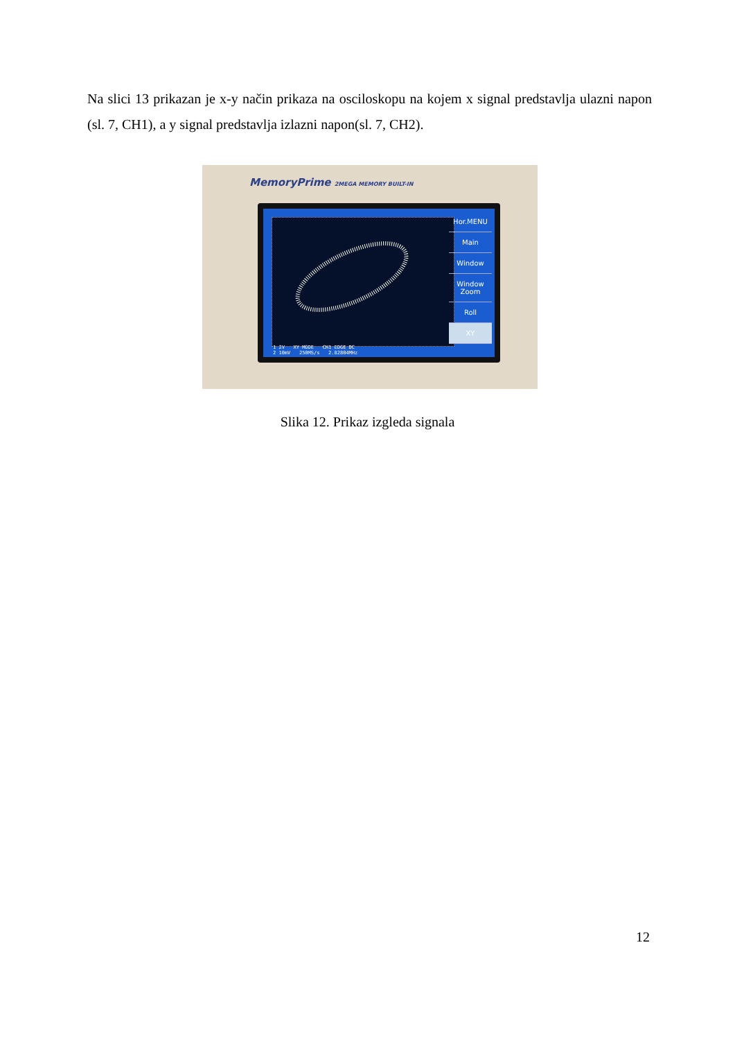Na slici 13 prikazan je x-y način prikaza na osciloskopu na kojem x signal predstavlja ulazni napon (sl. 7, CH1), a y signal predstavlja izlazni napon(sl. 7, CH2).
MemoryPrime 2MEGA MEMORY BUILT-IN
Hor.MENU
Main
Window
Window Zoom
Roll
XY
1 2V XY MODE CH1 EDGE DC
2 10mV 250MS/s 2.82804MHz
Slika 12. Prikaz izgleda signala
12